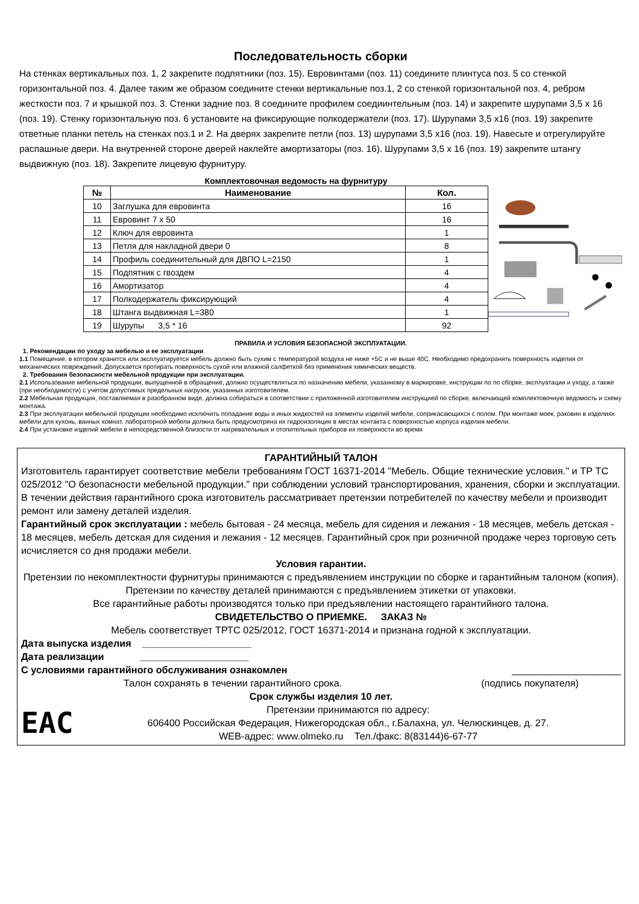Последовательность сборки
На стенках вертикальных поз. 1, 2 закрепите подпятники (поз. 15). Евровинтами (поз. 11) соедините плинтуса поз. 5 со стенкой горизонтальной поз. 4. Далее таким же образом соедините стенки вертикальные поз.1, 2 со стенкой горизонтальной поз. 4, ребром жесткости поз. 7 и крышкой поз. 3. Стенки задние поз. 8 соедините профилем соедиинтельным (поз. 14) и закрепите шурупами 3,5 х 16 (поз. 19). Стенку горизонтальную поз. 6 установите на фиксирующие полкодержатели (поз. 17). Шурупами 3,5 х16 (поз. 19) закрепите ответные планки петель на стенках поз.1 и 2. На дверях закрепите петли (поз. 13) шурупами 3,5 х16 (поз. 19). Навесьте и отрегулируйте распашные двери. На внутренней стороне дверей наклейте амортизаторы (поз. 16). Шурупами 3,5 х 16 (поз. 19) закрепите штангу выдвижную (поз. 18). Закрепите лицевую фурнитуру.
Комплектовочная ведомость на фурнитуру
| № | Наименование | Кол. |
| --- | --- | --- |
| 10 | Заглушка для евровинта | 16 |
| 11 | Евровинт 7 х 50 | 16 |
| 12 | Ключ для евровинта | 1 |
| 13 | Петля для накладной двери 0 | 8 |
| 14 | Профиль соединительный для ДВПО L=2150 | 1 |
| 15 | Подпятник с гвоздем | 4 |
| 16 | Амортизатор | 4 |
| 17 | Полкодержатель фиксирующий | 4 |
| 18 | Штанга выдвижная L=380 | 1 |
| 19 | Шурупы 3,5 * 16 | 92 |
ПРАВИЛА И УСЛОВИЯ БЕЗОПАСНОЙ ЭКСПЛУАТАЦИИ.
1. Рекомендации по уходу за мебелью и ее эксплуатации
1.1 Помещение, в котором хранится или эксплуатируется мебель должно быть сухим с температурой воздуха не ниже +5С и не выше 40С. Необходимо предохранять поверхность изделия от механических повреждений. Допускается протирать поверхность сухой или влажной салфеткой без применения химических веществ.
2. Требования безопасности мебельной продукции при эксплуатации.
2.1 Использование мебельной продукции, выпущенной в обращение, должно осуществляться по назначению мебели, указанному в маркировке, инструкции по по сборке, эксплуатации и уходу, а также (при необходимости) с учетом допустимых предельных нагрузок, указанных изготовителем.
2.2 Мебельная продукция, поставляемая в разобранном виде, должна собираться в соответствии с приложенной изготовителем инструкцией по сборке, включающей комплектовочную ведомость и схему монтажа.
2.3 При эксплуатации мебельной продукции необходимо исключить попадание воды и иных жидкостей на элементы изделий мебели, соприкасающихся с полом. При монтаже моек, раковин в изделиях мебели для кухонь, ванных комнат, лабораторной мебели должна быть предусмотрена их гидроизоляция в местах контакта с поверхностью корпуса изделия мебели.
2.4 При установке изделий мебели в непосредственной близости от нагревательных и отопительных приборов их поверхности во время
ГАРАНТИЙНЫЙ ТАЛОН
Изготовитель гарантирует соответствие мебели требованиям ГОСТ 16371-2014 "Мебель. Общие технические условия." и ТР ТС 025/2012 "О безопасности мебельной продукции." при соблюдении условий транспортирования, хранения, сборки и эксплуатации. В течении действия гарантийного срока изготовитель рассматривает претензии потребителей по качеству мебели и производит ремонт или замену деталей изделия.
Гарантийный срок эксплуатации : мебель бытовая - 24 месяца, мебель для сидения и лежания - 18 месяцев, мебель детская - 18 месяцев, мебель детская для сидения и лежания - 12 месяцев. Гарантийный срок при розничной продаже через торговую сеть исчисляется со дня продажи мебели.
Условия гарантии.
Претензии по некомплектности фурнитуры принимаются с предъявлением инструкции по сборке и гарантийным талоном (копия).
Претензии по качеству деталей принимаются с предъявлением этикетки от упаковки.
Все гарантийные работы производятся только при предъявлении настоящего гарантийного талона.
СВИДЕТЕЛЬСТВО О ПРИЕМКЕ. ЗАКАЗ №
Мебель соответствует ТРТС 025/2012, ГОСТ 16371-2014 и признана годной к эксплуатации.
Дата выпуска изделия ____________________
Дата реализации ____________________
С условиями гарантийного обслуживания ознакомлен ____________________
Талон сохранять в течении гарантийного срока. (подпись покупателя)
Срок службы изделия 10 лет.
ЕАС
Претензии принимаются по адресу:
606400 Российская Федерация, Нижегородская обл., г.Балахна, ул. Челюскинцев, д. 27.
WEB-адрес: www.olmeko.ru Тел./факс: 8(83144)6-67-77